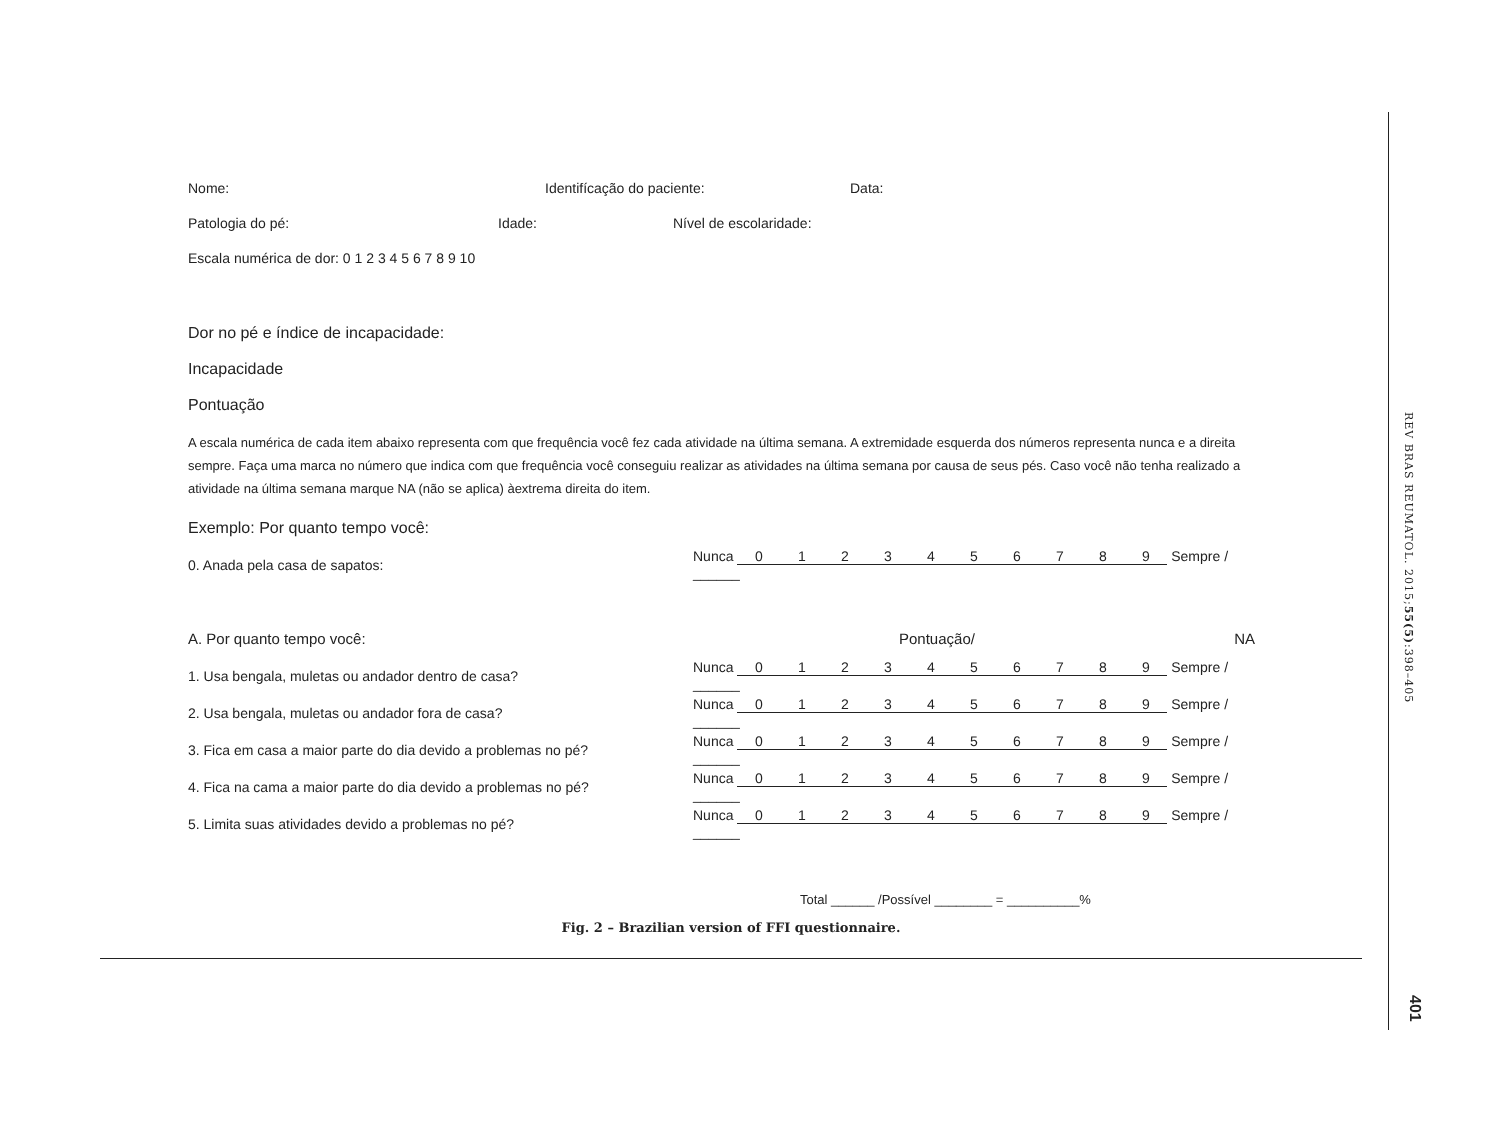Nome: Identifícação do paciente: Data:
Patologia do pé: Idade: Nível de escolaridade:
Escala numérica de dor: 0 1 2 3 4 5 6 7 8 9 10
Dor no pé e índice de incapacidade:
Incapacidade
Pontuação
A escala numérica de cada item abaixo representa com que frequência você fez cada atividade na última semana. A extremidade esquerda dos números representa nunca e a direita sempre. Faça uma marca no número que indica com que frequência você conseguiu realizar as atividades na última semana por causa de seus pés. Caso você não tenha realizado a atividade na última semana marque NA (não se aplica) àextrema direita do item.
Exemplo: Por quanto tempo você:
| 0. Anada pela casa de sapatos: | Nunca 0 1 2 3 4 5 6 7 8 9 Sempre / ______ |
| A. Por quanto tempo você: | Pontuação/ NA |
| 1. Usa bengala, muletas ou andador dentro de casa? | Nunca 0 1 2 3 4 5 6 7 8 9 Sempre / ______ |
| 2. Usa bengala, muletas ou andador fora de casa? | Nunca 0 1 2 3 4 5 6 7 8 9 Sempre / ______ |
| 3. Fica em casa a maior parte do dia devido a problemas no pé? | Nunca 0 1 2 3 4 5 6 7 8 9 Sempre / ______ |
| 4. Fica na cama a maior parte do dia devido a problemas no pé? | Nunca 0 1 2 3 4 5 6 7 8 9 Sempre / ______ |
| 5. Limita suas atividades devido a problemas no pé? | Nunca 0 1 2 3 4 5 6 7 8 9 Sempre / ______ |
Total ______ /Possível ________ = __________%
Fig. 2 – Brazilian version of FFI questionnaire.
REV BRAS REUMATOL. 2015;55(5):398–405
401